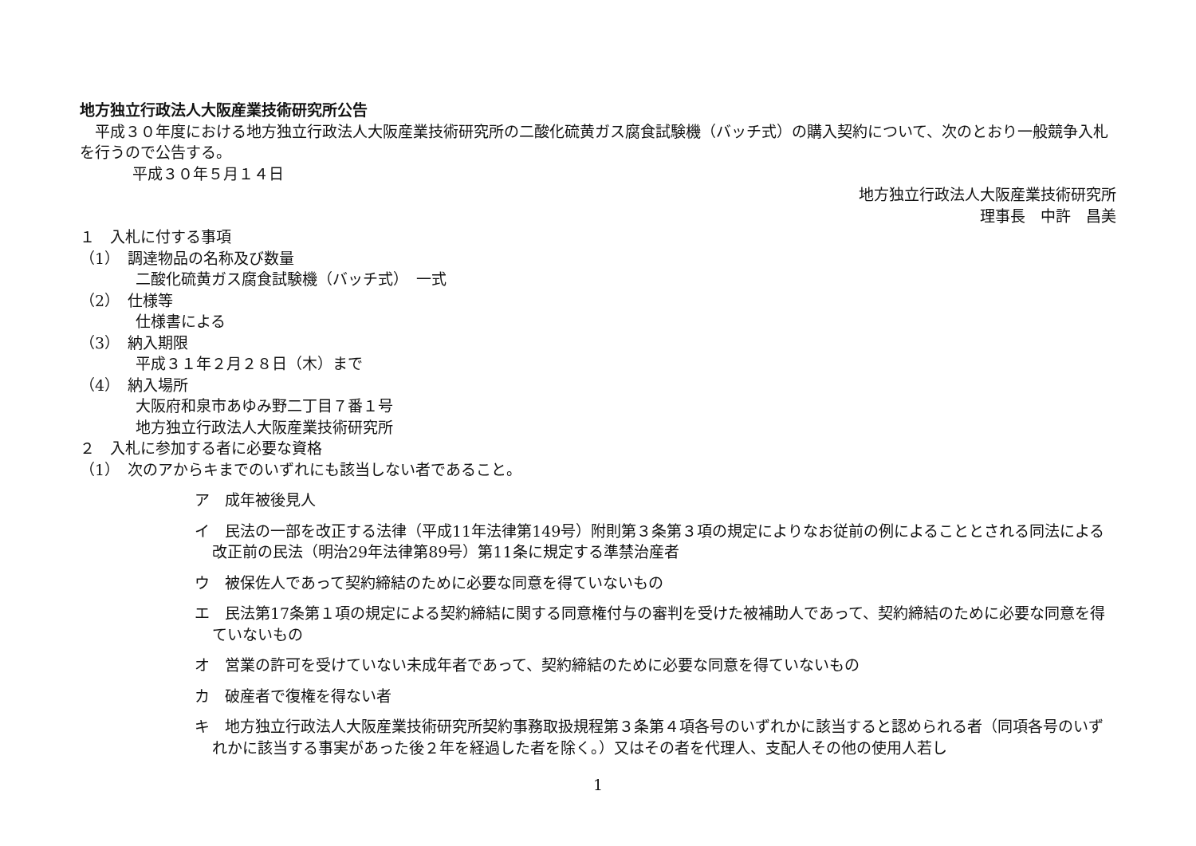地方独立行政法人大阪産業技術研究所公告
　平成３０年度における地方独立行政法人大阪産業技術研究所の二酸化硫黄ガス腐食試験機（バッチ式）の購入契約について、次のとおり一般競争入札を行うので公告する。
平成３０年５月１４日
地方独立行政法人大阪産業技術研究所
理事長　中許　昌美　
１　入札に付する事項
（1）　調達物品の名称及び数量
二酸化硫黄ガス腐食試験機（バッチ式）　一式
（2）　仕様等
仕様書による
（3）　納入期限
平成３１年２月２８日（木）まで
（4）　納入場所
大阪府和泉市あゆみ野二丁目７番１号
地方独立行政法人大阪産業技術研究所
２　入札に参加する者に必要な資格
（1）　次のアからキまでのいずれにも該当しない者であること。
ア　成年被後見人
イ　民法の一部を改正する法律（平成11年法律第149号）附則第３条第３項の規定によりなお従前の例によることとされる同法による改正前の民法（明治29年法律第89号）第11条に規定する準禁治産者
ウ　被保佐人であって契約締結のために必要な同意を得ていないもの
エ　民法第17条第１項の規定による契約締結に関する同意権付与の審判を受けた被補助人であって、契約締結のために必要な同意を得ていないもの
オ　営業の許可を受けていない未成年者であって、契約締結のために必要な同意を得ていないもの
カ　破産者で復権を得ない者
キ　地方独立行政法人大阪産業技術研究所契約事務取扱規程第３条第４項各号のいずれかに該当すると認められる者（同項各号のいずれかに該当する事実があった後２年を経過した者を除く。）又はその者を代理人、支配人その他の使用人若し
1